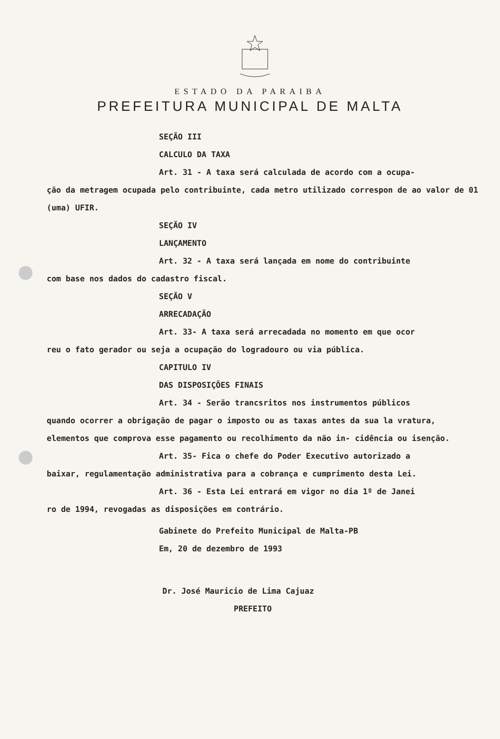ESTADO DA PARAIBA
PREFEITURA MUNICIPAL DE MALTA
SEÇÃO III
CALCULO DA TAXA
Art. 31 - A taxa será calculada de acordo com a ocupa-
ção da metragem ocupada pelo contribuinte, cada metro utilizado correspon de ao valor de 01 (uma) UFIR.
SEÇÃO IV
LANÇAMENTO
Art. 32 - A taxa será lançada em nome do contribuinte
com base nos dados do cadastro fiscal.
SEÇÃO V
ARRECADAÇÃO
Art. 33- A taxa será arrecadada no momento em que ocor
reu o fato gerador ou seja a ocupação do logradouro ou via pública.
CAPITULO IV
DAS DISPOSIÇÕES FINAIS
Art. 34 - Serão trancsritos nos instrumentos públicos
quando ocorrer a obrigação de pagar o imposto ou as taxas antes da sua la vratura, elementos que comprova esse pagamento ou recolhimento da não in- cidência ou isenção.
Art. 35- Fica o chefe do Poder Executivo autorizado a
baixar, regulamentação administrativa para a cobrança e cumprimento desta Lei.
Art. 36 - Esta Lei entrará em vigor no dia 1º de Janei
ro de 1994, revogadas as disposições em contrário.
Gabinete do Prefeito Municipal de Malta-PB
Em, 20 de dezembro de 1993
Dr. José Mauricio de Lima Cajuaz
PREFEITO